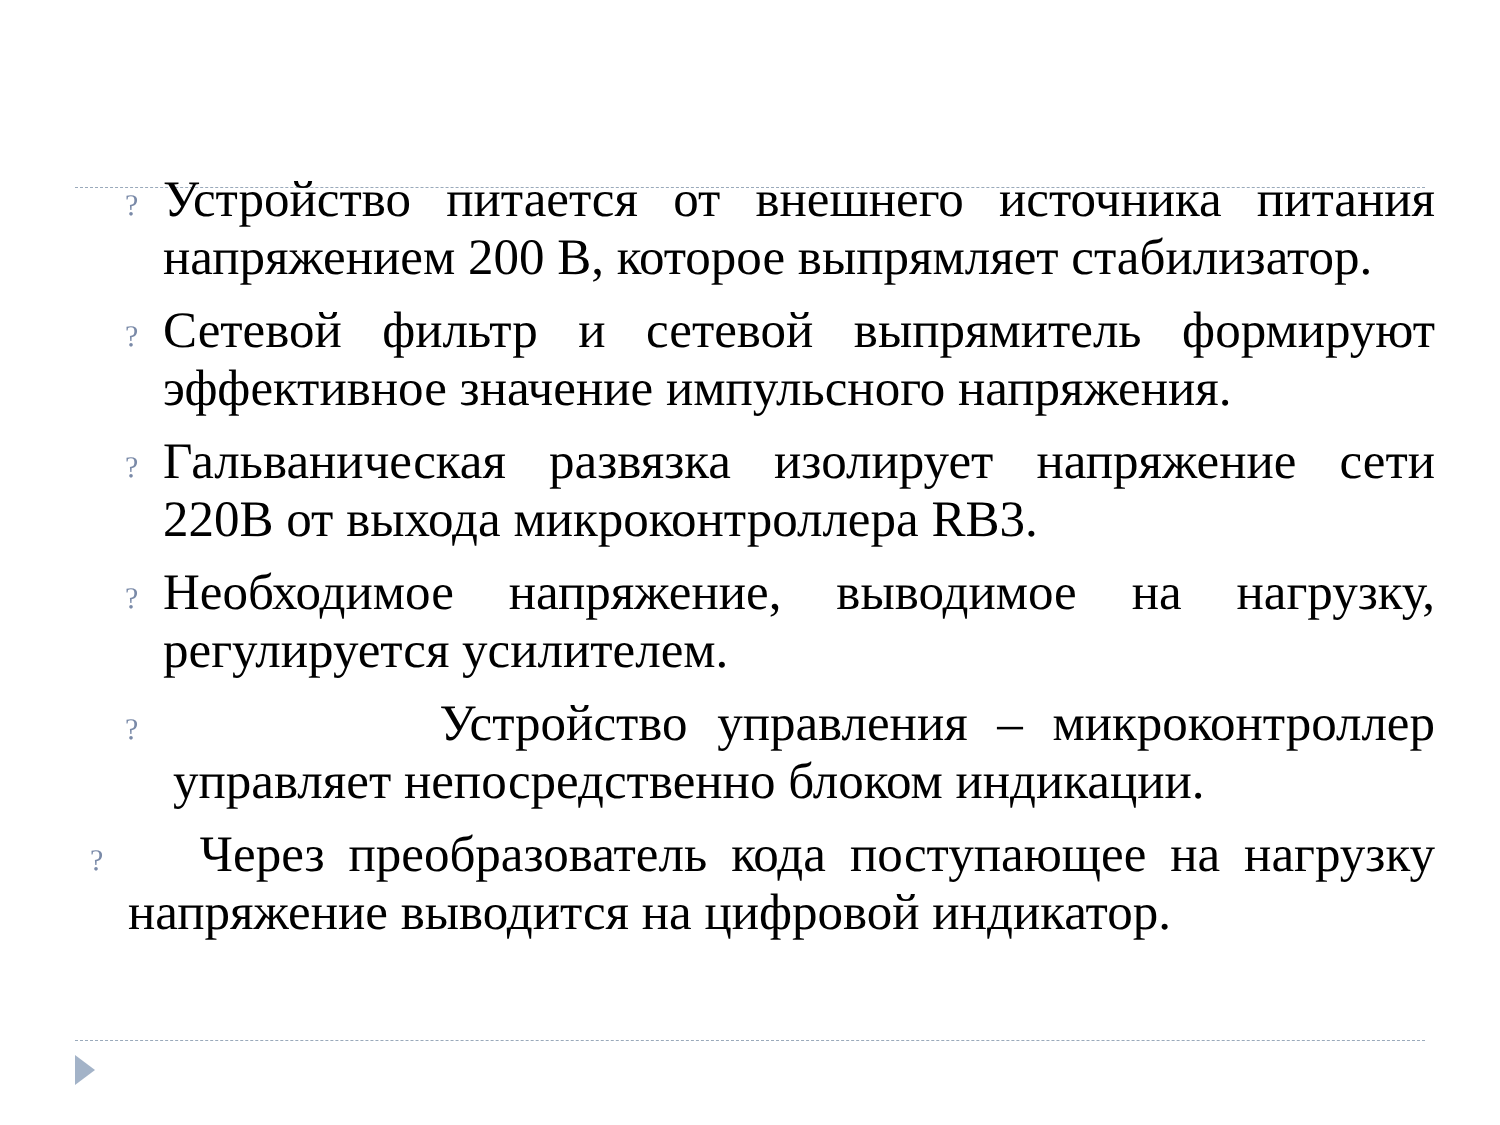? Устройство питается от внешнего источника питания напряжением 200 В, которое выпрямляет стабилизатор.
? Сетевой фильтр и сетевой выпрямитель формируют эффективное значение импульсного напряжения.
? Гальваническая развязка изолирует напряжение сети 220В от выхода микроконтроллера RB3.
? Необходимое напряжение, выводимое на нагрузку, регулируется усилителем.
? Устройство управления – микроконтроллер управляет непосредственно блоком индикации.
? Через преобразователь кода поступающее на нагрузку напряжение выводится на цифровой индикатор.